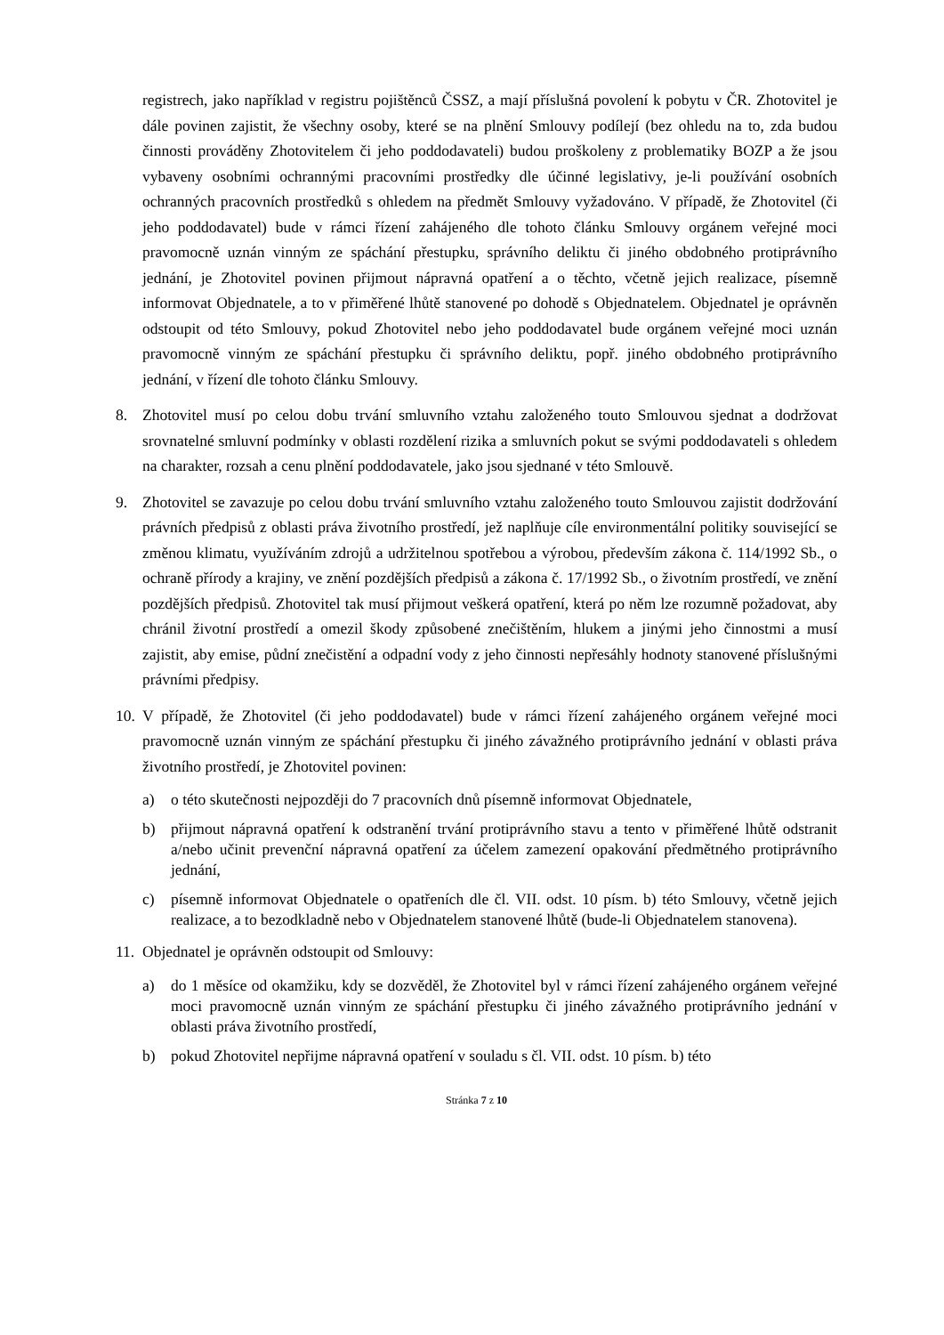registrech, jako například v registru pojištěnců ČSSZ, a mají příslušná povolení k pobytu v ČR. Zhotovitel je dále povinen zajistit, že všechny osoby, které se na plnění Smlouvy podílejí (bez ohledu na to, zda budou činnosti prováděny Zhotovitelem či jeho poddodavateli) budou proškoleny z problematiky BOZP a že jsou vybaveny osobními ochrannými pracovními prostředky dle účinné legislativy, je-li používání osobních ochranných pracovních prostředků s ohledem na předmět Smlouvy vyžadováno. V případě, že Zhotovitel (či jeho poddodavatel) bude v rámci řízení zahájeného dle tohoto článku Smlouvy orgánem veřejné moci pravomocně uznán vinným ze spáchání přestupku, správního deliktu či jiného obdobného protiprávního jednání, je Zhotovitel povinen přijmout nápravná opatření a o těchto, včetně jejich realizace, písemně informovat Objednatele, a to v přiměřené lhůtě stanovené po dohodě s Objednatelem. Objednatel je oprávněn odstoupit od této Smlouvy, pokud Zhotovitel nebo jeho poddodavatel bude orgánem veřejné moci uznán pravomocně vinným ze spáchání přestupku či správního deliktu, popř. jiného obdobného protiprávního jednání, v řízení dle tohoto článku Smlouvy.
8. Zhotovitel musí po celou dobu trvání smluvního vztahu založeného touto Smlouvou sjednat a dodržovat srovnatelné smluvní podmínky v oblasti rozdělení rizika a smluvních pokut se svými poddodavateli s ohledem na charakter, rozsah a cenu plnění poddodavatele, jako jsou sjednané v této Smlouvě.
9. Zhotovitel se zavazuje po celou dobu trvání smluvního vztahu založeného touto Smlouvou zajistit dodržování právních předpisů z oblasti práva životního prostředí, jež naplňuje cíle environmentální politiky související se změnou klimatu, využíváním zdrojů a udržitelnou spotřebou a výrobou, především zákona č. 114/1992 Sb., o ochraně přírody a krajiny, ve znění pozdějších předpisů a zákona č. 17/1992 Sb., o životním prostředí, ve znění pozdějších předpisů. Zhotovitel tak musí přijmout veškerá opatření, která po něm lze rozumně požadovat, aby chránil životní prostředí a omezil škody způsobené znečištěním, hlukem a jinými jeho činnostmi a musí zajistit, aby emise, půdní znečistění a odpadní vody z jeho činnosti nepřesáhly hodnoty stanovené příslušnými právními předpisy.
10.
V případě, že Zhotovitel (či jeho poddodavatel) bude v rámci řízení zahájeného orgánem veřejné moci pravomocně uznán vinným ze spáchání přestupku či jiného závažného protiprávního jednání v oblasti práva životního prostředí, je Zhotovitel povinen:
a) o této skutečnosti nejpozději do 7 pracovních dnů písemně informovat Objednatele,
b) přijmout nápravná opatření k odstranění trvání protiprávního stavu a tento v přiměřené lhůtě odstranit a/nebo učinit prevenční nápravná opatření za účelem zamezení opakování předmětného protiprávního jednání,
c) písemně informovat Objednatele o opatřeních dle čl. VII. odst. 10 písm. b) této Smlouvy, včetně jejich realizace, a to bezodkladně nebo v Objednatelem stanovené lhůtě (bude-li Objednatelem stanovena).
11.
Objednatel je oprávněn odstoupit od Smlouvy:
a) do 1 měsíce od okamžiku, kdy se dozvěděl, že Zhotovitel byl v rámci řízení zahájeného orgánem veřejné moci pravomocně uznán vinným ze spáchání přestupku či jiného závažného protiprávního jednání v oblasti práva životního prostředí,
b) pokud Zhotovitel nepřijme nápravná opatření v souladu s čl. VII. odst. 10 písm. b) této
Stránka 7 z 10